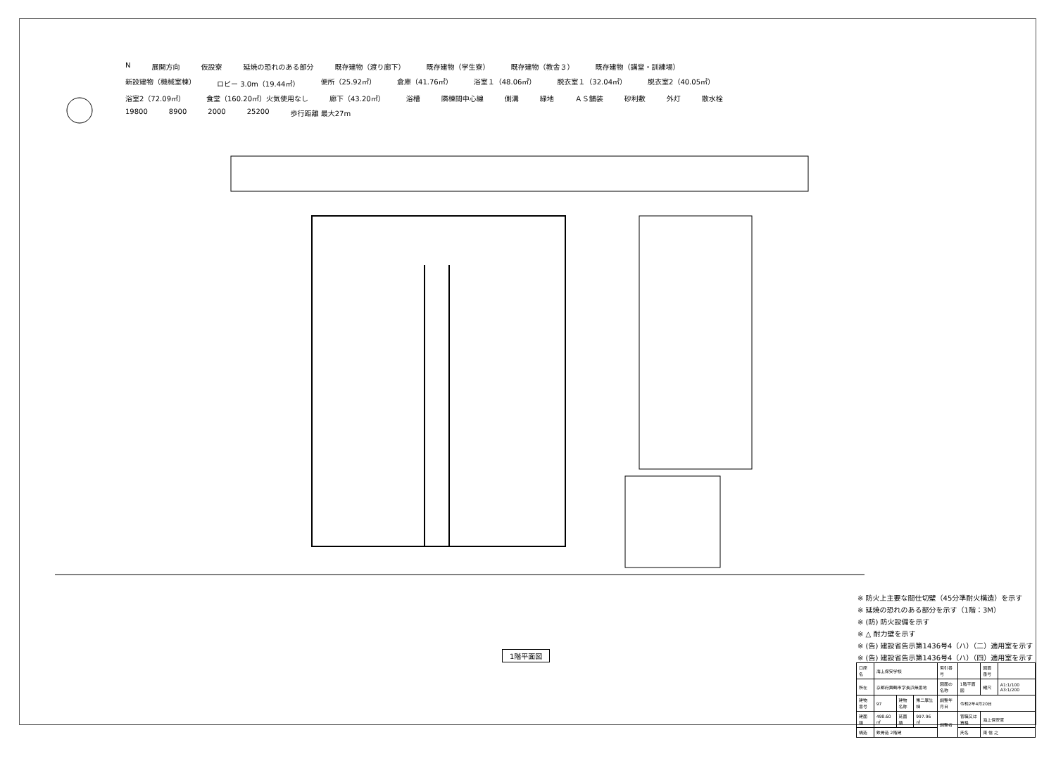N展開方向 仮設寮 延焼の恐れのある部分 既存建物（渡り廊下） 既存建物（学生寮） 既存建物（教舎３） 既存建物（講堂・訓練場） 新設建物（機械室棟） ロビー 3.0m（19.44㎡） 便所（25.92㎡） 倉庫（41.76㎡） 浴室１（48.06㎡） 脱衣室１（32.04㎡） 脱衣室2（40.05㎡） 浴室2（72.09㎡） 食堂（160.20㎡）火気使用なし 廊下（43.20㎡） 浴槽 隣棟間中心線 側溝 緑地 ＡＳ舗装 砂利敷 外灯 散水栓 19800 8900 2000 25200 歩行距離 最大27m
1階平面図
※ 防火上主要な間仕切壁（45分準耐火構造）を示す
※ 延焼の恐れのある部分を示す（1階：3M）
※ (防) 防火設備を示す
※ △ 耐力壁を示す
※ (告) 建設省告示第1436号4（ハ）（二）適用室を示す
※ (告) 建設省告示第1436号4（ハ）（四）適用室を示す
| 口座名 | 海上保安学校 | | | 索引番号 | | | 図面番号 | |
| 所在 | 京都府舞鶴市字長浜無番地 | | | 図面の名称 | 1階平面図 | | 縮尺 | A1:1/100 A3:1/200 |
| 建物番号 | 97 | 建物名称 | 第二厚生棟 | 調整年月日 | 令和2年4月20日 | | | |
| 建面積 | 498.60㎡ | 延面積 | 997.96㎡ | 調整者 | 官職又は資格 | 海上保安官 | | |
| 構造 | 鉄骨造 2階建 | | | | 氏名 | 東 信 之 | | |